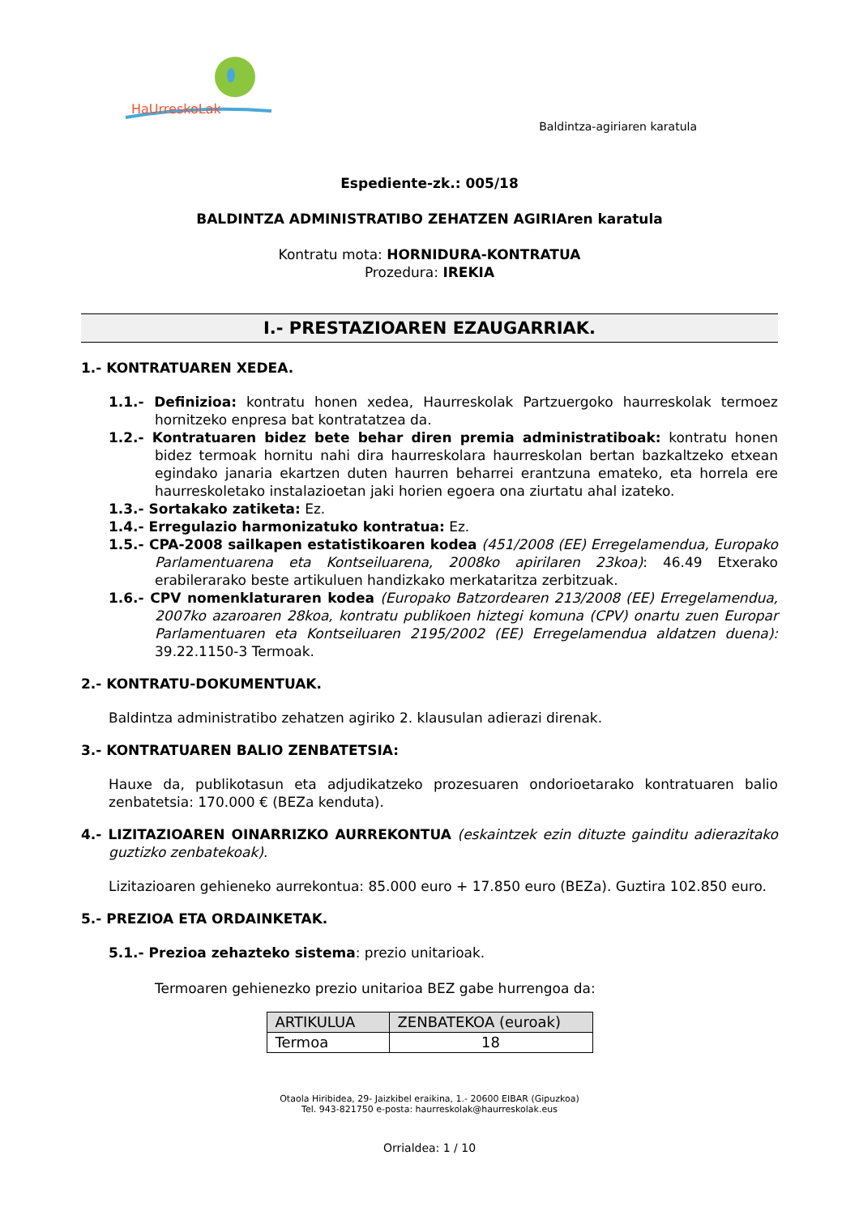HaUrreskoLak
Baldintza-agiriaren karatula
Espediente-zk.: 005/18
BALDINTZA ADMINISTRATIBO ZEHATZEN AGIRIAren karatula
Kontratu mota: HORNIDURA-KONTRATUA
Prozedura: IREKIA
I.- PRESTAZIOAREN EZAUGARRIAK.
1.- KONTRATUAREN XEDEA.
1.1.- Definizioa: kontratu honen xedea, Haurreskolak Partzuergoko haurreskolak termoez hornitzeko enpresa bat kontratatzea da.
1.2.- Kontratuaren bidez bete behar diren premia administratiboak: kontratu honen bidez termoak hornitu nahi dira haurreskolara haurreskolan bertan bazkaltzeko etxean egindako janaria ekartzen duten haurren beharrei erantzuna emateko, eta horrela ere haurreskoletako instalazioetan jaki horien egoera ona ziurtatu ahal izateko.
1.3.- Sortakako zatiketa: Ez.
1.4.- Erregulazio harmonizatuko kontratua: Ez.
1.5.- CPA-2008 sailkapen estatistikoaren kodea (451/2008 (EE) Erregelamendua, Europako Parlamentuarena eta Kontseiluarena, 2008ko apirilaren 23koa): 46.49 Etxerako erabilerarako beste artikuluen handizkako merkataritza zerbitzuak.
1.6.- CPV nomenklaturaren kodea (Europako Batzordearen 213/2008 (EE) Erregelamendua, 2007ko azaroaren 28koa, kontratu publikoen hiztegi komuna (CPV) onartu zuen Europar Parlamentuaren eta Kontseiluaren 2195/2002 (EE) Erregelamendua aldatzen duena): 39.22.1150-3 Termoak.
2.- KONTRATU-DOKUMENTUAK.
Baldintza administratibo zehatzen agiriko 2. klausulan adierazi direnak.
3.- KONTRATUAREN BALIO ZENBATETSIA:
Hauxe da, publikotasun eta adjudikatzeko prozesuaren ondorioetarako kontratuaren balio zenbatetsia: 170.000 € (BEZa kenduta).
4.- LIZITAZIOAREN OINARRIZKO AURREKONTUA (eskaintzek ezin dituzte gainditu adierazitako guztizko zenbatekoak).
Lizitazioaren gehieneko aurrekontua: 85.000 euro + 17.850 euro (BEZa). Guztira 102.850 euro.
5.- PREZIOA ETA ORDAINKETAK.
5.1.- Prezioa zehazteko sistema: prezio unitarioak.
Termoaren gehienezko prezio unitarioa BEZ gabe hurrengoa da:
| ARTIKULUA | ZENBATEKOA (euroak) |
| --- | --- |
| Termoa | 18 |
Otaola Hiribidea, 29- Jaizkibel eraikina, 1.- 20600 EIBAR (Gipuzkoa)
Tel. 943-821750 e-posta: haurreskolak@haurreskolak.eus
Orrialdea: 1 / 10